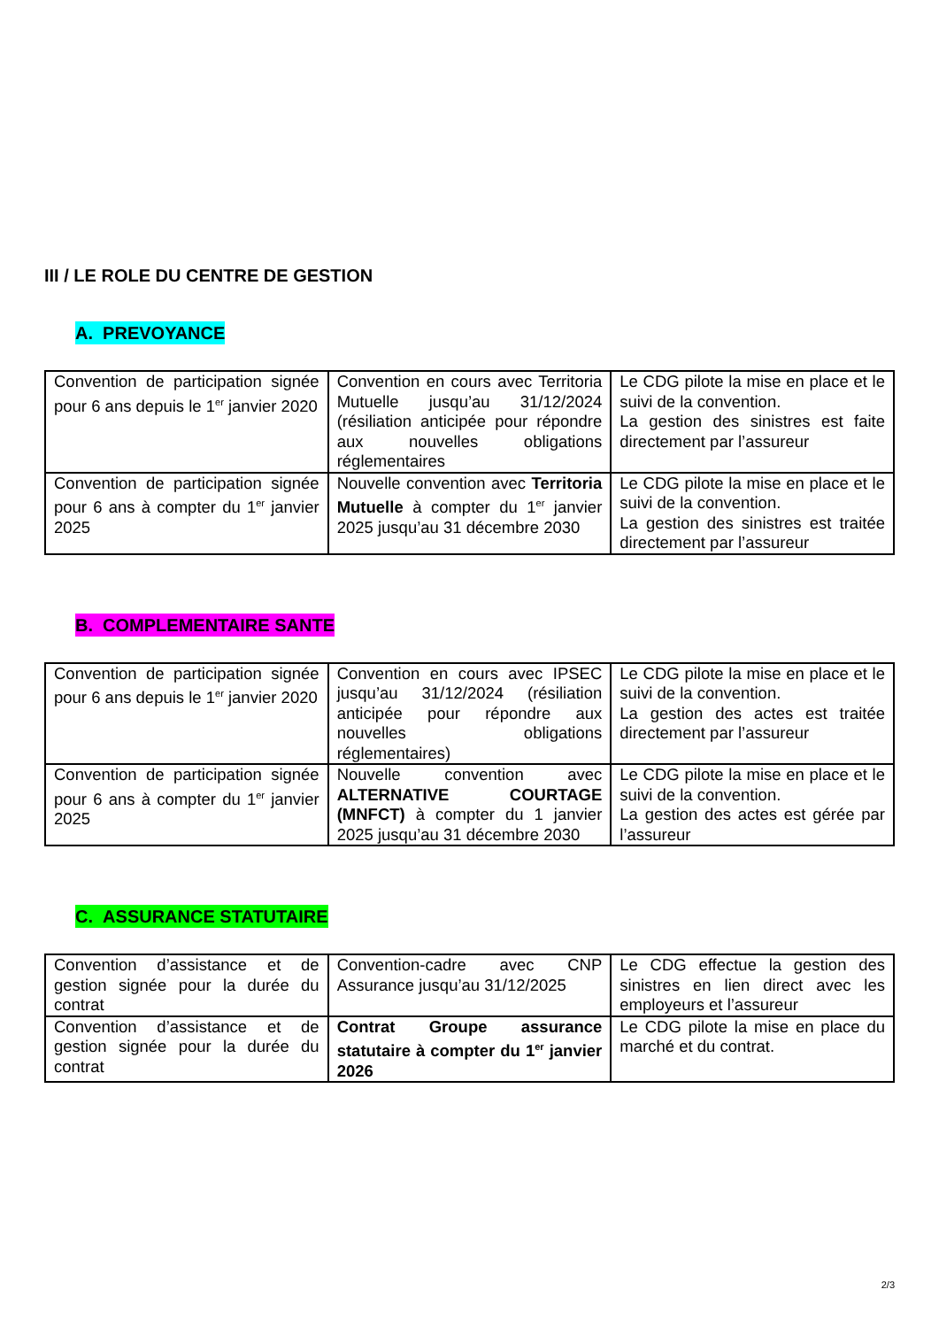III / LE ROLE DU CENTRE DE GESTION
A. PREVOYANCE
| Convention de participation signée pour 6 ans depuis le 1<sup>er</sup> janvier 2020 | Convention en cours avec Territoria Mutuelle jusqu’au 31/12/2024 (résiliation anticipée pour répondre aux nouvelles obligations réglementaires | Le CDG pilote la mise en place et le suivi de la convention. La gestion des sinistres est faite directement par l’assureur |
| Convention de participation signée pour 6 ans à compter du 1<sup>er</sup> janvier 2025 | Nouvelle convention avec Territoria Mutuelle à compter du 1<sup>er</sup> janvier 2025 jusqu’au 31 décembre 2030 | Le CDG pilote la mise en place et le suivi de la convention. La gestion des sinistres est traitée directement par l’assureur |
B. COMPLEMENTAIRE SANTE
| Convention de participation signée pour 6 ans depuis le 1<sup>er</sup> janvier 2020 | Convention en cours avec IPSEC jusqu’au 31/12/2024 (résiliation anticipée pour répondre aux nouvelles obligations réglementaires) | Le CDG pilote la mise en place et le suivi de la convention. La gestion des actes est traitée directement par l’assureur |
| Convention de participation signée pour 6 ans à compter du 1<sup>er</sup> janvier 2025 | Nouvelle convention avec ALTERNATIVE COURTAGE (MNFCT) à compter du 1 janvier 2025 jusqu’au 31 décembre 2030 | Le CDG pilote la mise en place et le suivi de la convention. La gestion des actes est gérée par l’assureur |
C. ASSURANCE STATUTAIRE
| Convention d’assistance et de gestion signée pour la durée du contrat | Convention-cadre avec CNP Assurance jusqu’au 31/12/2025 | Le CDG effectue la gestion des sinistres en lien direct avec les employeurs et l’assureur |
| Convention d’assistance et de gestion signée pour la durée du contrat | Contrat Groupe assurance statutaire à compter du 1<sup>er</sup> janvier 2026 | Le CDG pilote la mise en place du marché et du contrat. |
2/3